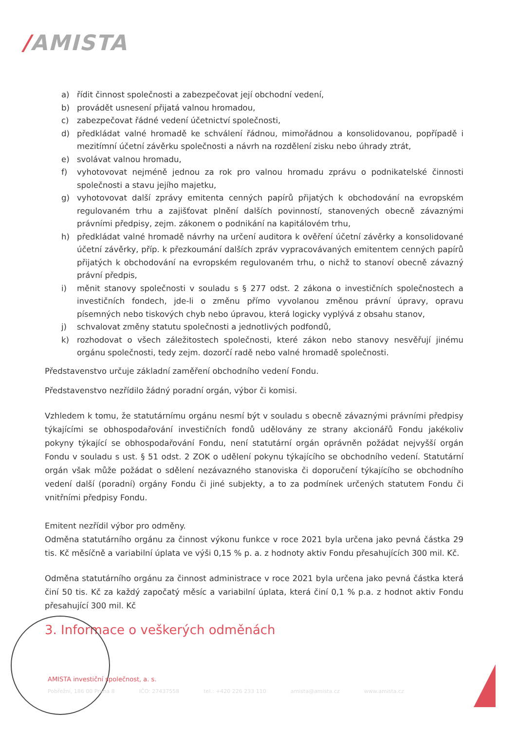/AMISTA
a) řídit činnost společnosti a zabezpečovat její obchodní vedení,
b) provádět usnesení přijatá valnou hromadou,
c) zabezpečovat řádné vedení účetnictví společnosti,
d) předkládat valné hromadě ke schválení řádnou, mimořádnou a konsolidovanou, popřípadě i mezitímní účetní závěrku společnosti a návrh na rozdělení zisku nebo úhrady ztrát,
e) svolávat valnou hromadu,
f) vyhotovovat nejméně jednou za rok pro valnou hromadu zprávu o podnikatelské činnosti společnosti a stavu jejího majetku,
g) vyhotovovat další zprávy emitenta cenných papírů přijatých k obchodování na evropském regulovaném trhu a zajišťovat plnění dalších povinností, stanovených obecně závaznými právními předpisy, zejm. zákonem o podnikání na kapitálovém trhu,
h) předkládat valné hromadě návrhy na určení auditora k ověření účetní závěrky a konsolidované účetní závěrky, příp. k přezkoumání dalších zpráv vypracovávaných emitentem cenných papírů přijatých k obchodování na evropském regulovaném trhu, o nichž to stanoví obecně závazný právní předpis,
i) měnit stanovy společnosti v souladu s § 277 odst. 2 zákona o investičních společnostech a investičních fondech, jde-li o změnu přímo vyvolanou změnou právní úpravy, opravu písemných nebo tiskových chyb nebo úpravou, která logicky vyplývá z obsahu stanov,
j) schvalovat změny statutu společnosti a jednotlivých podfondů,
k) rozhodovat o všech záležitostech společnosti, které zákon nebo stanovy nesvěřují jinému orgánu společnosti, tedy zejm. dozorčí radě nebo valné hromadě společnosti.
Představenstvo určuje základní zaměření obchodního vedení Fondu.
Představenstvo nezřídilo žádný poradní orgán, výbor či komisi.
Vzhledem k tomu, že statutárnímu orgánu nesmí být v souladu s obecně závaznými právními předpisy týkajícími se obhospodařování investičních fondů udělovány ze strany akcionářů Fondu jakékoliv pokyny týkající se obhospodařování Fondu, není statutární orgán oprávněn požádat nejvyšší orgán Fondu v souladu s ust. § 51 odst. 2 ZOK o udělení pokynu týkajícího se obchodního vedení. Statutární orgán však může požádat o sdělení nezávazného stanoviska či doporučení týkajícího se obchodního vedení další (poradní) orgány Fondu či jiné subjekty, a to za podmínek určených statutem Fondu či vnitřními předpisy Fondu.
Emitent nezřídil výbor pro odměny.
Odměna statutárního orgánu za činnost výkonu funkce v roce 2021 byla určena jako pevná částka 29 tis. Kč měsíčně a variabilní úplata ve výši 0,15 % p. a. z hodnoty aktiv Fondu přesahujících 300 mil. Kč.
Odměna statutárního orgánu za činnost administrace v roce 2021 byla určena jako pevná částka která činí 50 tis. Kč za každý započatý měsíc a variabilní úplata, která činí 0,1 % p.a. z hodnot aktiv Fondu přesahující 300 mil. Kč
3. Informace o veškerých odměnách
AMISTA investiční společnost, a. s.
Pobřežní, 186 00 Praha 8 IČO: 27437558 tel.: +420 226 233 110 amista@amista.cz www.amista.cz